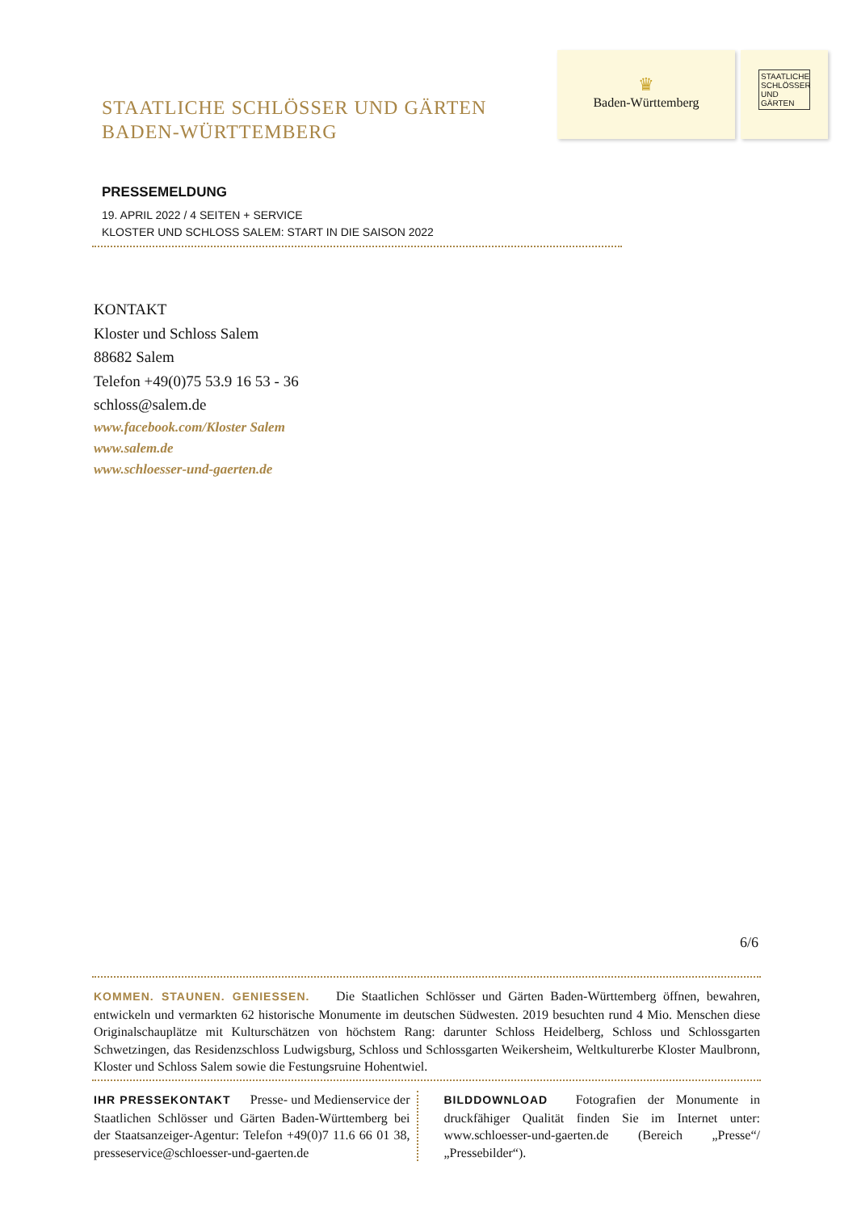STAATLICHE SCHLÖSSER UND GÄRTEN
BADEN-WÜRTTEMBERG
♛
Baden-Württemberg
STAATLICHE SCHLÖSSER UND GÄRTEN
PRESSEMELDUNG
19. APRIL 2022 / 4 SEITEN + SERVICE
KLOSTER UND SCHLOSS SALEM: START IN DIE SAISON 2022
KONTAKT
Kloster und Schloss Salem
88682 Salem
Telefon +49(0)75 53.9 16 53 - 36
schloss@salem.de
www.facebook.com/Kloster Salem
www.salem.de
www.schloesser-und-gaerten.de
6/6
KOMMEN. STAUNEN. GENIESSEN. Die Staatlichen Schlösser und Gärten Baden-Württemberg öffnen, bewahren, entwickeln und vermarkten 62 historische Monumente im deutschen Südwesten. 2019 besuchten rund 4 Mio. Menschen diese Originalschauplätze mit Kulturschätzen von höchstem Rang: darunter Schloss Heidelberg, Schloss und Schlossgarten Schwetzingen, das Residenzschloss Ludwigsburg, Schloss und Schlossgarten Weikersheim, Weltkulturerbe Kloster Maulbronn, Kloster und Schloss Salem sowie die Festungsruine Hohentwiel.
IHR PRESSEKONTAKT Presse- und Medienservice der Staatlichen Schlösser und Gärten Baden-Württemberg bei der Staatsanzeiger-Agentur: Telefon +49(0)7 11.6 66 01 38, presseservice@schloesser-und-gaerten.de
BILDDOWNLOAD Fotografien der Monumente in druckfähiger Qualität finden Sie im Internet unter: www.schloesser-und-gaerten.de (Bereich „Presse“/„Pressebilder“).